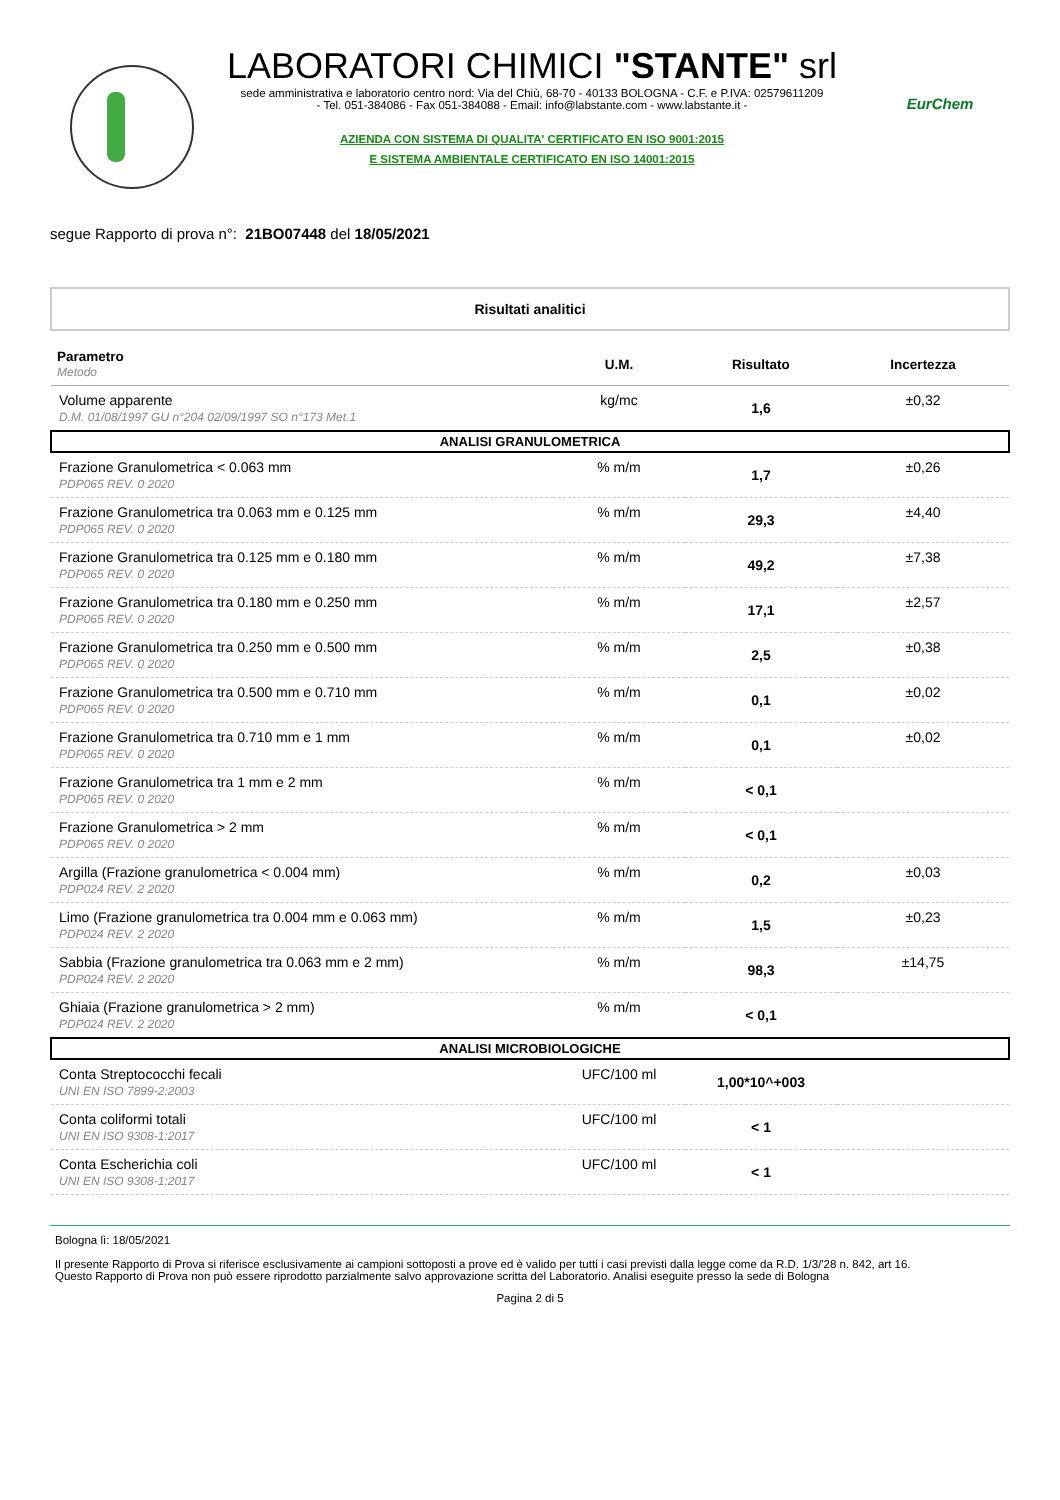LABORATORI CHIMICI "STANTE" srl
sede amministrativa e laboratorio centro nord: Via del Chiù, 68-70 - 40133 BOLOGNA - C.F. e P.IVA: 02579611209
- Tel. 051-384086 - Fax 051-384088 - Email: info@labstante.com - www.labstante.it -
AZIENDA CON SISTEMA DI QUALITA' CERTIFICATO EN ISO 9001:2015
E SISTEMA AMBIENTALE CERTIFICATO EN ISO 14001:2015
EurChem
segue Rapporto di prova n°: 21BO07448 del 18/05/2021
Risultati analitici
| Parametro Metodo | U.M. | Risultato | Incertezza |
| --- | --- | --- | --- |
| Volume apparente D.M. 01/08/1997 GU n°204 02/09/1997 SO n°173 Met.1 | kg/mc | 1,6 | ±0,32 |
| ANALISI GRANULOMETRICA | | | |
| Frazione Granulometrica < 0.063 mm PDP065 REV. 0 2020 | % m/m | 1,7 | ±0,26 |
| Frazione Granulometrica tra 0.063 mm e 0.125 mm PDP065 REV. 0 2020 | % m/m | 29,3 | ±4,40 |
| Frazione Granulometrica tra 0.125 mm e 0.180 mm PDP065 REV. 0 2020 | % m/m | 49,2 | ±7,38 |
| Frazione Granulometrica tra 0.180 mm e 0.250 mm PDP065 REV. 0 2020 | % m/m | 17,1 | ±2,57 |
| Frazione Granulometrica tra 0.250 mm e 0.500 mm PDP065 REV. 0 2020 | % m/m | 2,5 | ±0,38 |
| Frazione Granulometrica tra 0.500 mm e 0.710 mm PDP065 REV. 0 2020 | % m/m | 0,1 | ±0,02 |
| Frazione Granulometrica tra 0.710 mm e 1 mm PDP065 REV. 0 2020 | % m/m | 0,1 | ±0,02 |
| Frazione Granulometrica tra 1 mm e 2 mm PDP065 REV. 0 2020 | % m/m | < 0,1 | |
| Frazione Granulometrica > 2 mm PDP065 REV. 0 2020 | % m/m | < 0,1 | |
| Argilla (Frazione granulometrica < 0.004 mm) PDP024 REV. 2 2020 | % m/m | 0,2 | ±0,03 |
| Limo (Frazione granulometrica tra 0.004 mm e 0.063 mm) PDP024 REV. 2 2020 | % m/m | 1,5 | ±0,23 |
| Sabbia (Frazione granulometrica tra 0.063 mm e 2 mm) PDP024 REV. 2 2020 | % m/m | 98,3 | ±14,75 |
| Ghiaia (Frazione granulometrica > 2 mm) PDP024 REV. 2 2020 | % m/m | < 0,1 | |
| ANALISI MICROBIOLOGICHE | | | |
| Conta Streptococchi fecali UNI EN ISO 7899-2:2003 | UFC/100 ml | 1,00*10^+003 | |
| Conta coliformi totali UNI EN ISO 9308-1:2017 | UFC/100 ml | < 1 | |
| Conta Escherichia coli UNI EN ISO 9308-1:2017 | UFC/100 ml | < 1 | |
Bologna lì: 18/05/2021
Il presente Rapporto di Prova si riferisce esclusivamente ai campioni sottoposti a prove ed è valido per tutti i casi previsti dalla legge come da R.D. 1/3/'28 n. 842, art 16.
Questo Rapporto di Prova non può essere riprodotto parzialmente salvo approvazione scritta del Laboratorio. Analisi eseguite presso la sede di Bologna
Pagina 2 di 5